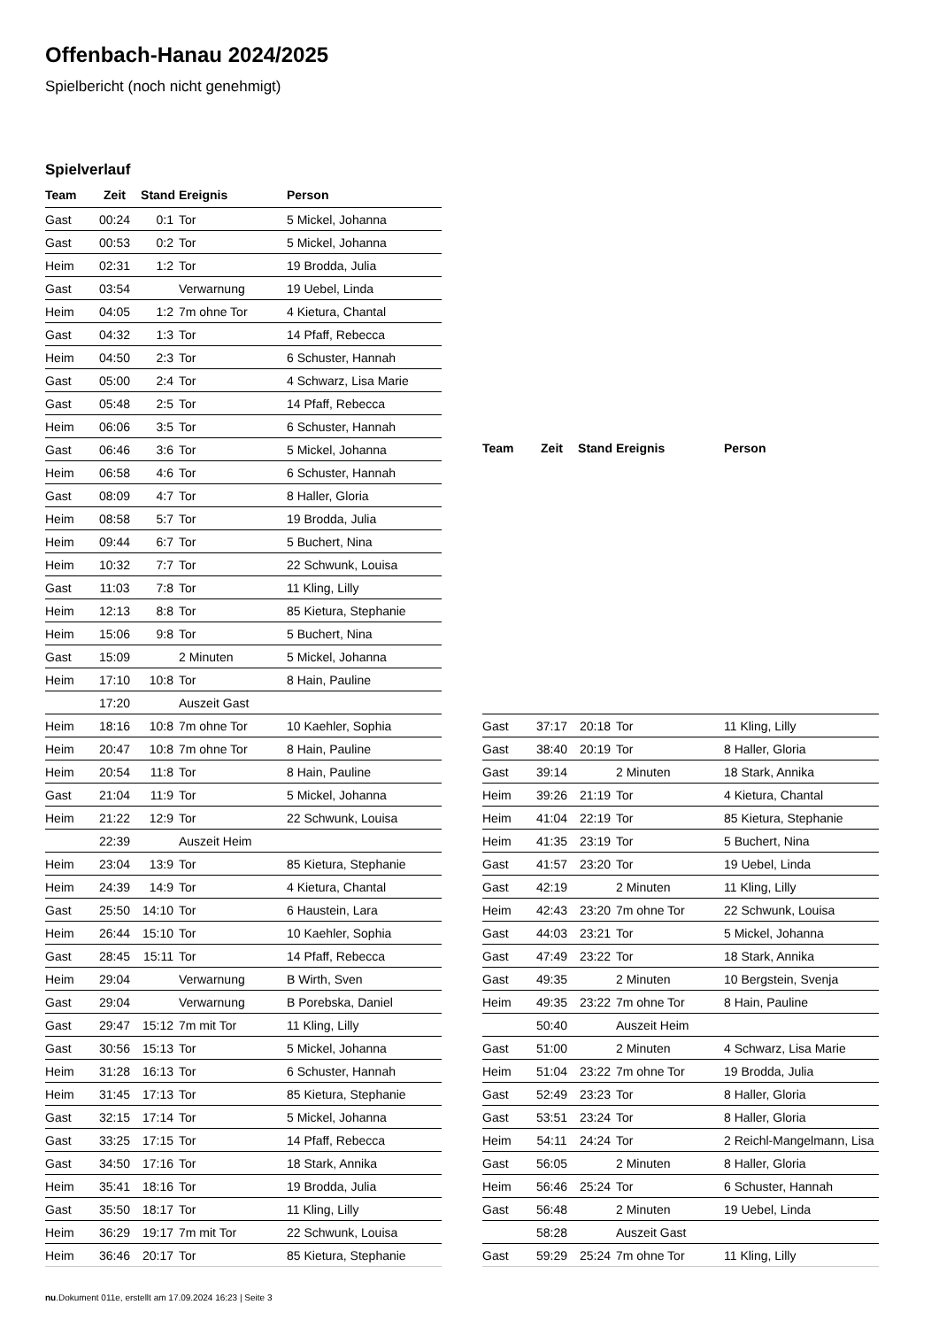Offenbach-Hanau 2024/2025
Spielbericht (noch nicht genehmigt)
Spielverlauf
| Team | Zeit | Stand | Ereignis | Person |
| --- | --- | --- | --- | --- |
| Gast | 00:24 | 0:1 | Tor | 5 Mickel, Johanna |
| Gast | 00:53 | 0:2 | Tor | 5 Mickel, Johanna |
| Heim | 02:31 | 1:2 | Tor | 19 Brodda, Julia |
| Gast | 03:54 | | Verwarnung | 19 Uebel, Linda |
| Heim | 04:05 | 1:2 | 7m ohne Tor | 4 Kietura, Chantal |
| Gast | 04:32 | 1:3 | Tor | 14 Pfaff, Rebecca |
| Heim | 04:50 | 2:3 | Tor | 6 Schuster, Hannah |
| Gast | 05:00 | 2:4 | Tor | 4 Schwarz, Lisa Marie |
| Gast | 05:48 | 2:5 | Tor | 14 Pfaff, Rebecca |
| Heim | 06:06 | 3:5 | Tor | 6 Schuster, Hannah |
| Gast | 06:46 | 3:6 | Tor | 5 Mickel, Johanna |
| Heim | 06:58 | 4:6 | Tor | 6 Schuster, Hannah |
| Gast | 08:09 | 4:7 | Tor | 8 Haller, Gloria |
| Heim | 08:58 | 5:7 | Tor | 19 Brodda, Julia |
| Heim | 09:44 | 6:7 | Tor | 5 Buchert, Nina |
| Heim | 10:32 | 7:7 | Tor | 22 Schwunk, Louisa |
| Gast | 11:03 | 7:8 | Tor | 11 Kling, Lilly |
| Heim | 12:13 | 8:8 | Tor | 85 Kietura, Stephanie |
| Heim | 15:06 | 9:8 | Tor | 5 Buchert, Nina |
| Gast | 15:09 | | 2 Minuten | 5 Mickel, Johanna |
| Heim | 17:10 | 10:8 | Tor | 8 Hain, Pauline |
| | 17:20 | | Auszeit Gast | |
| Heim | 18:16 | 10:8 | 7m ohne Tor | 10 Kaehler, Sophia |
| Heim | 20:47 | 10:8 | 7m ohne Tor | 8 Hain, Pauline |
| Heim | 20:54 | 11:8 | Tor | 8 Hain, Pauline |
| Gast | 21:04 | 11:9 | Tor | 5 Mickel, Johanna |
| Heim | 21:22 | 12:9 | Tor | 22 Schwunk, Louisa |
| | 22:39 | | Auszeit Heim | |
| Heim | 23:04 | 13:9 | Tor | 85 Kietura, Stephanie |
| Heim | 24:39 | 14:9 | Tor | 4 Kietura, Chantal |
| Gast | 25:50 | 14:10 | Tor | 6 Haustein, Lara |
| Heim | 26:44 | 15:10 | Tor | 10 Kaehler, Sophia |
| Gast | 28:45 | 15:11 | Tor | 14 Pfaff, Rebecca |
| Heim | 29:04 | | Verwarnung | B Wirth, Sven |
| Gast | 29:04 | | Verwarnung | B Porebska, Daniel |
| Gast | 29:47 | 15:12 | 7m mit Tor | 11 Kling, Lilly |
| Gast | 30:56 | 15:13 | Tor | 5 Mickel, Johanna |
| Heim | 31:28 | 16:13 | Tor | 6 Schuster, Hannah |
| Heim | 31:45 | 17:13 | Tor | 85 Kietura, Stephanie |
| Gast | 32:15 | 17:14 | Tor | 5 Mickel, Johanna |
| Gast | 33:25 | 17:15 | Tor | 14 Pfaff, Rebecca |
| Gast | 34:50 | 17:16 | Tor | 18 Stark, Annika |
| Heim | 35:41 | 18:16 | Tor | 19 Brodda, Julia |
| Gast | 35:50 | 18:17 | Tor | 11 Kling, Lilly |
| Heim | 36:29 | 19:17 | 7m mit Tor | 22 Schwunk, Louisa |
| Heim | 36:46 | 20:17 | Tor | 85 Kietura, Stephanie |
| Team | Zeit | Stand | Ereignis | Person |
| --- | --- | --- | --- | --- |
| Gast | 37:17 | 20:18 | Tor | 11 Kling, Lilly |
| Gast | 38:40 | 20:19 | Tor | 8 Haller, Gloria |
| Gast | 39:14 | | 2 Minuten | 18 Stark, Annika |
| Heim | 39:26 | 21:19 | Tor | 4 Kietura, Chantal |
| Heim | 41:04 | 22:19 | Tor | 85 Kietura, Stephanie |
| Heim | 41:35 | 23:19 | Tor | 5 Buchert, Nina |
| Gast | 41:57 | 23:20 | Tor | 19 Uebel, Linda |
| Gast | 42:19 | | 2 Minuten | 11 Kling, Lilly |
| Heim | 42:43 | 23:20 | 7m ohne Tor | 22 Schwunk, Louisa |
| Gast | 44:03 | 23:21 | Tor | 5 Mickel, Johanna |
| Gast | 47:49 | 23:22 | Tor | 18 Stark, Annika |
| Gast | 49:35 | | 2 Minuten | 10 Bergstein, Svenja |
| Heim | 49:35 | 23:22 | 7m ohne Tor | 8 Hain, Pauline |
| | 50:40 | | Auszeit Heim | |
| Gast | 51:00 | | 2 Minuten | 4 Schwarz, Lisa Marie |
| Heim | 51:04 | 23:22 | 7m ohne Tor | 19 Brodda, Julia |
| Gast | 52:49 | 23:23 | Tor | 8 Haller, Gloria |
| Gast | 53:51 | 23:24 | Tor | 8 Haller, Gloria |
| Heim | 54:11 | 24:24 | Tor | 2 Reichl-Mangelmann, Lisa |
| Gast | 56:05 | | 2 Minuten | 8 Haller, Gloria |
| Heim | 56:46 | 25:24 | Tor | 6 Schuster, Hannah |
| Gast | 56:48 | | 2 Minuten | 19 Uebel, Linda |
| | 58:28 | | Auszeit Gast | |
| Gast | 59:29 | 25:24 | 7m ohne Tor | 11 Kling, Lilly |
nu.Dokument 011e, erstellt am 17.09.2024 16:23 | Seite 3